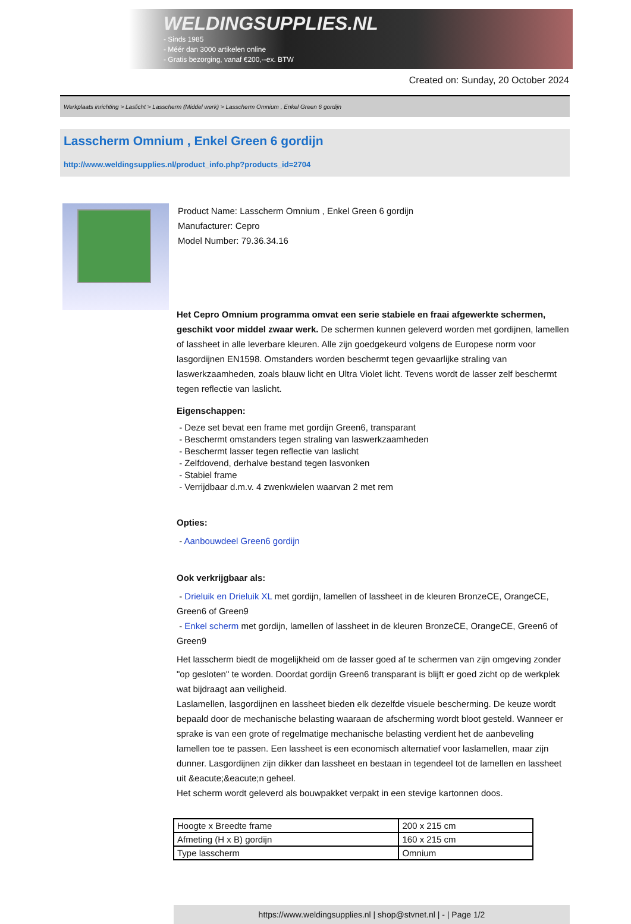WELDINGSUPPLIES.NL
- Sinds 1985
- Méér dan 3000 artikelen online
- Gratis bezorging, vanaf €200,--ex. BTW
Created on: Sunday, 20 October 2024
Werkplaats inrichting > Laslicht > Lasscherm (Middel werk) > Lasscherm Omnium , Enkel Green 6 gordijn
Lasscherm Omnium , Enkel Green 6 gordijn
http://www.weldingsupplies.nl/product_info.php?products_id=2704
Product Name: Lasscherm Omnium , Enkel Green 6 gordijn
Manufacturer: Cepro
Model Number: 79.36.34.16
Het Cepro Omnium programma omvat een serie stabiele en fraai afgewerkte schermen, geschikt voor middel zwaar werk. De schermen kunnen geleverd worden met gordijnen, lamellen of lassheet in alle leverbare kleuren. Alle zijn goedgekeurd volgens de Europese norm voor lasgordijnen EN1598. Omstanders worden beschermt tegen gevaarlijke straling van laswerkzaamheden, zoals blauw licht en Ultra Violet licht. Tevens wordt de lasser zelf beschermt tegen reflectie van laslicht.
Eigenschappen:
- Deze set bevat een frame met gordijn Green6, transparant
- Beschermt omstanders tegen straling van laswerkzaamheden
- Beschermt lasser tegen reflectie van laslicht
- Zelfdovend, derhalve bestand tegen lasvonken
- Stabiel frame
- Verrijdbaar d.m.v. 4 zwenkwielen waarvan 2 met rem
Opties:
- Aanbouwdeel Green6 gordijn
Ook verkrijgbaar als:
- Drieluik en Drieluik XL met gordijn, lamellen of lassheet in de kleuren BronzeCE, OrangeCE, Green6 of Green9
- Enkel scherm met gordijn, lamellen of lassheet in de kleuren BronzeCE, OrangeCE, Green6 of Green9
Het lasscherm biedt de mogelijkheid om de lasser goed af te schermen van zijn omgeving zonder "op gesloten" te worden. Doordat gordijn Green6 transparant is blijft er goed zicht op de werkplek wat bijdraagt aan veiligheid.
Laslamellen, lasgordijnen en lassheet bieden elk dezelfde visuele bescherming. De keuze wordt bepaald door de mechanische belasting waaraan de afscherming wordt bloot gesteld. Wanneer er sprake is van een grote of regelmatige mechanische belasting verdient het de aanbeveling lamellen toe te passen. Een lassheet is een economisch alternatief voor laslamellen, maar zijn dunner. Lasgordijnen zijn dikker dan lassheet en bestaan in tegendeel tot de lamellen en lassheet uit &eacute;&eacute;n geheel.
Het scherm wordt geleverd als bouwpakket verpakt in een stevige kartonnen doos.
| Hoogte x Breedte frame | 200 x 215 cm |
| Afmeting (H x B) gordijn | 160 x 215 cm |
| Type lasscherm | Omnium |
https://www.weldingsupplies.nl | shop@stvnet.nl | - | Page 1/2